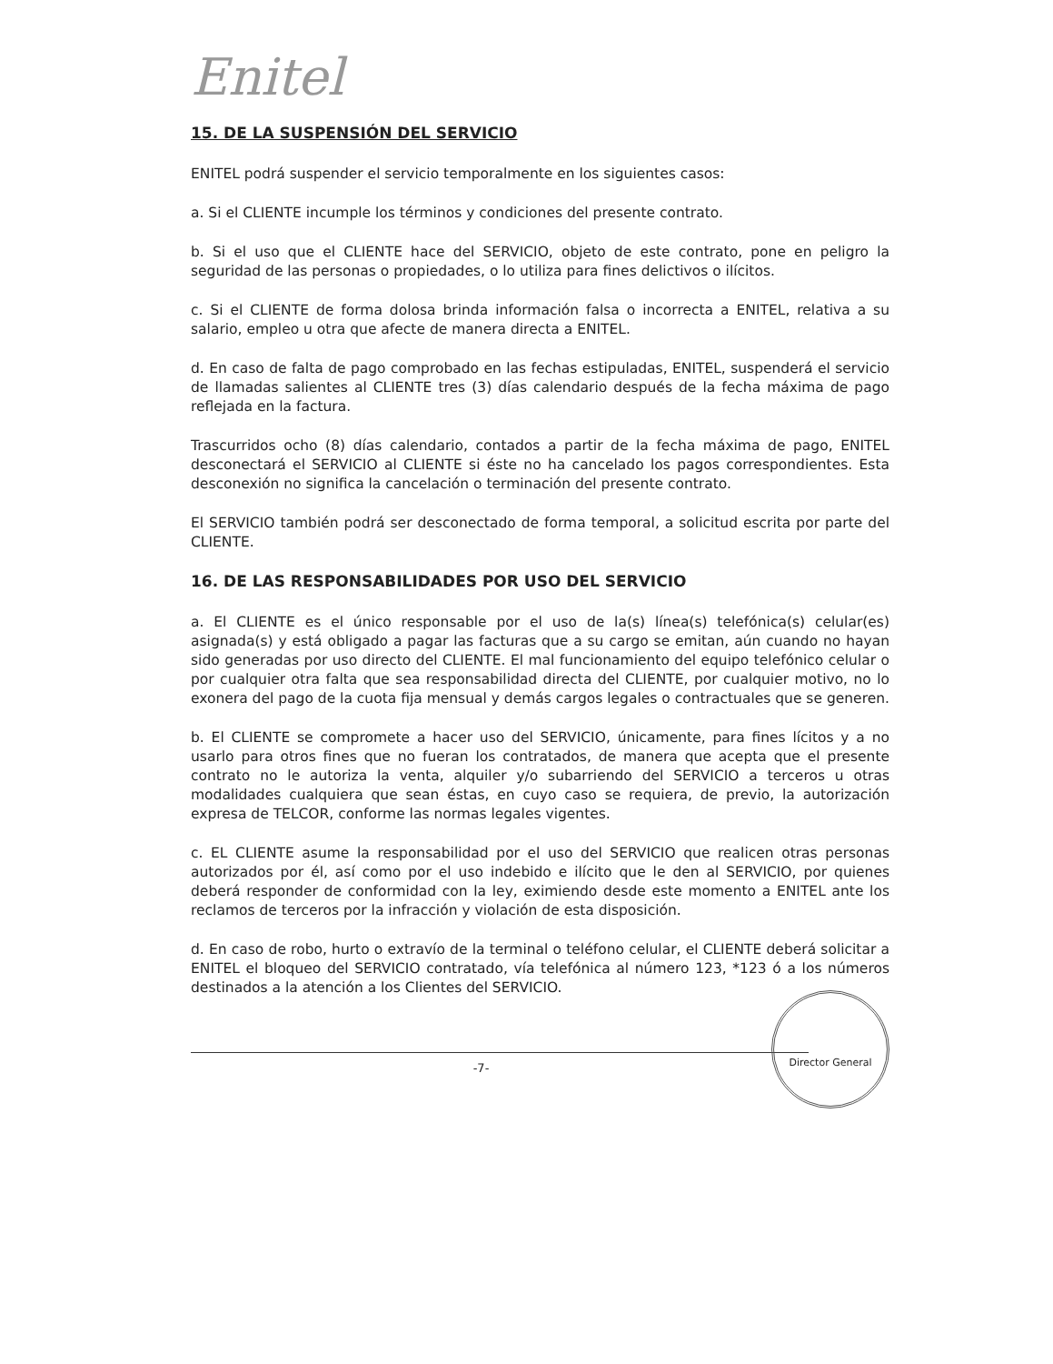Enitel
15. DE LA SUSPENSIÓN DEL SERVICIO
ENITEL podrá suspender el servicio temporalmente en los siguientes casos:
a. Si el CLIENTE incumple los términos y condiciones del presente contrato.
b. Si el uso que el CLIENTE hace del SERVICIO, objeto de este contrato, pone en peligro la seguridad de las personas o propiedades, o lo utiliza para fines delictivos o ilícitos.
c. Si el CLIENTE de forma dolosa brinda información falsa o incorrecta a ENITEL, relativa a su salario, empleo u otra que afecte de manera directa a ENITEL.
d. En caso de falta de pago comprobado en las fechas estipuladas, ENITEL, suspenderá el servicio de llamadas salientes al CLIENTE tres (3) días calendario después de la fecha máxima de pago reflejada en la factura.
Trascurridos ocho (8) días calendario, contados a partir de la fecha máxima de pago, ENITEL desconectará el SERVICIO al CLIENTE si éste no ha cancelado los pagos correspondientes. Esta desconexión no significa la cancelación o terminación del presente contrato.
El SERVICIO también podrá ser desconectado de forma temporal, a solicitud escrita por parte del CLIENTE.
16. DE LAS RESPONSABILIDADES POR USO DEL SERVICIO
a. El CLIENTE es el único responsable por el uso de la(s) línea(s) telefónica(s) celular(es) asignada(s) y está obligado a pagar las facturas que a su cargo se emitan, aún cuando no hayan sido generadas por uso directo del CLIENTE. El mal funcionamiento del equipo telefónico celular o por cualquier otra falta que sea responsabilidad directa del CLIENTE, por cualquier motivo, no lo exonera del pago de la cuota fija mensual y demás cargos legales o contractuales que se generen.
b. El CLIENTE se compromete a hacer uso del SERVICIO, únicamente, para fines lícitos y a no usarlo para otros fines que no fueran los contratados, de manera que acepta que el presente contrato no le autoriza la venta, alquiler y/o subarriendo del SERVICIO a terceros u otras modalidades cualquiera que sean éstas, en cuyo caso se requiera, de previo, la autorización expresa de TELCOR, conforme las normas legales vigentes.
c. EL CLIENTE asume la responsabilidad por el uso del SERVICIO que realicen otras personas autorizados por él, así como por el uso indebido e ilícito que le den al SERVICIO, por quienes deberá responder de conformidad con la ley, eximiendo desde este momento a ENITEL ante los reclamos de terceros por la infracción y violación de esta disposición.
d. En caso de robo, hurto o extravío de la terminal o teléfono celular, el CLIENTE deberá solicitar a ENITEL el bloqueo del SERVICIO contratado, vía telefónica al número 123, *123 ó a los números destinados a la atención a los Clientes del SERVICIO.
Director General
-7-